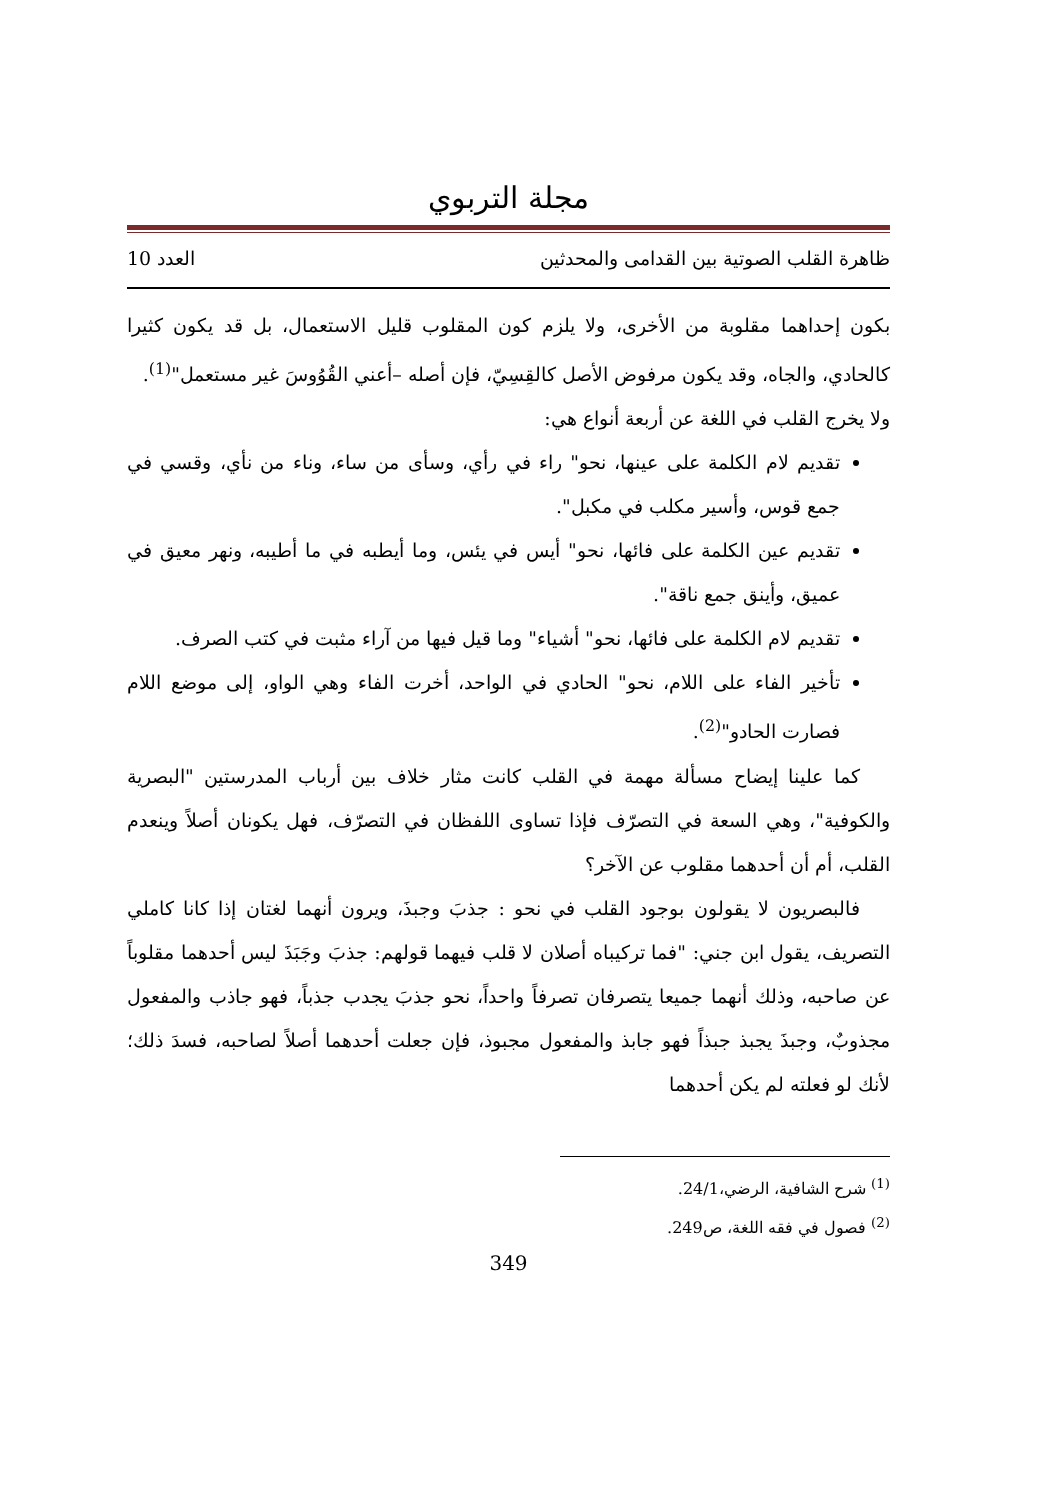مجلة التربوي
ظاهرة القلب الصوتية بين القدامى والمحدثين العدد 10
بكون إحداهما مقلوبة من الأخرى، ولا يلزم كون المقلوب قليل الاستعمال، بل قد يكون كثيرا كالحادي، والجاه، وقد يكون مرفوض الأصل كالقِسِيّ، فإن أصله –أعني القُوُوسَ غير مستعمل"<sup>(1)</sup>.
ولا يخرج القلب في اللغة عن أربعة أنواع هي:
تقديم لام الكلمة على عينها، نحو" راء في رأي، وسأى من ساء، وناء من نأي، وقسي في جمع قوس، وأسير مكلب في مكبل".
تقديم عين الكلمة على فائها، نحو" أيس في يئس، وما أيطبه في ما أطيبه، ونهر معيق في عميق، وأينق جمع ناقة".
تقديم لام الكلمة على فائها، نحو" أشياء" وما قيل فيها من آراء مثبت في كتب الصرف.
تأخير الفاء على اللام، نحو" الحادي في الواحد، أخرت الفاء وهي الواو، إلى موضع اللام فصارت الحادو"<sup>(2)</sup>.
كما علينا إيضاح مسألة مهمة في القلب كانت مثار خلاف بين أرباب المدرستين "البصرية والكوفية"، وهي السعة في التصرّف فإذا تساوى اللفظان في التصرّف، فهل يكونان أصلاً وينعدم القلب، أم أن أحدهما مقلوب عن الآخر؟
فالبصريون لا يقولون بوجود القلب في نحو : جذبَ وجبذَ، ويرون أنهما لغتان إذا كانا كاملي التصريف، يقول ابن جني: "فما تركيباه أصلان لا قلب فيهما قولهم: جذبَ وجَبَذَ ليس أحدهما مقلوباً عن صاحبه، وذلك أنهما جميعا يتصرفان تصرفاً واحداً، نحو جذبَ يجدب جذباً، فهو جاذب والمفعول مجذوبٌ، وجبذَ يجبذ جبذاً فهو جابذ والمفعول مجبوذ، فإن جعلت أحدهما أصلاً لصاحبه، فسدَ ذلك؛ لأنك لو فعلته لم يكن أحدهما
<sup>(1)</sup> شرح الشافية، الرضي،24/1.
<sup>(2)</sup> فصول في فقه اللغة، ص249.
349